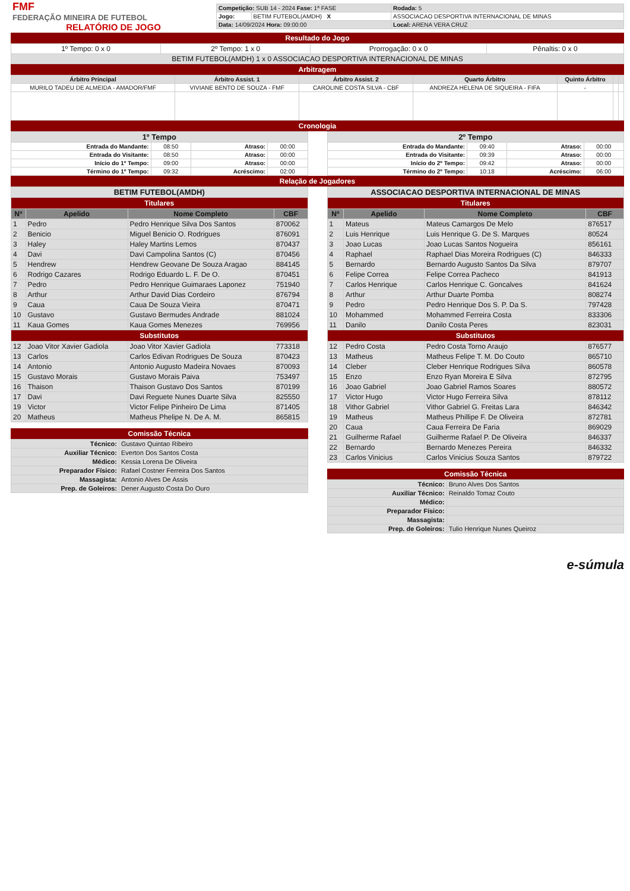| FMF FEDERAÇÃO MINEIRA DE FUTEBOL RELATÓRIO DE JOGO | / Competição: SUB 14 - 2024 Fase: 1ª FASE / / Rodada: 5 / / Jogo: / BETIM FUTEBOL(AMDH) X / ASSOCIACAO DESPORTIVA INTERNACIONAL DE MINAS / / Data: 14/09/2024 Hora: 09:00:00 / / Local: ARENA VERA CRUZ / |
Resultado do Jogo
| 1º Tempo: 0 x 0 | 2º Tempo: 1 x 0 | Prorrogação: 0 x 0 | Pênaltis: 0 x 0 |
| BETIM FUTEBOL(AMDH) 1 x 0 ASSOCIACAO DESPORTIVA INTERNACIONAL DE MINAS | | | |
Arbitragem
| Árbitro Principal | Árbitro Assist. 1 | Árbitro Assist. 2 | Quarto Árbitro | Quinto Árbitro | | |
| --- | --- | --- | --- | --- | --- | --- |
| MURILO TADEU DE ALMEIDA - AMADOR/FMF | VIVIANE BENTO DE SOUZA - FMF | CAROLINE COSTA SILVA - CBF | ANDREZA HELENA DE SIQUEIRA - FIFA | - | | |
Cronologia
| 1º Tempo | | | |
| --- | --- | --- | --- |
| Entrada do Mandante: | 08:50 | Atraso: | 00:00 |
| Entrada do Visitante: | 08:50 | Atraso: | 00:00 |
| Início do 1º Tempo: | 09:00 | Atraso: | 00:00 |
| Término do 1º Tempo: | 09:32 | Acréscimo: | 02:00 |
| 2º Tempo | | | |
| --- | --- | --- | --- |
| Entrada do Mandante: | 09:40 | Atraso: | 00:00 |
| Entrada do Visitante: | 09:39 | Atraso: | 00:00 |
| Início do 2º Tempo: | 09:42 | Atraso: | 00:00 |
| Término do 2º Tempo: | 10:18 | Acréscimo: | 06:00 |
Relação de Jogadores
| BETIM FUTEBOL(AMDH) | | | |
| --- | --- | --- | --- |
| Titulares | | | |
| Nº | Apelido | Nome Completo | CBF |
| 1 | Pedro | Pedro Henrique Silva Dos Santos | 870062 |
| 2 | Benicio | Miguel Benicio O. Rodrigues | 876091 |
| 3 | Haley | Haley Martins Lemos | 870437 |
| 4 | Davi | Davi Campolina Santos (C) | 870456 |
| 5 | Hendrew | Hendrew Geovane De Souza Aragao | 884145 |
| 6 | Rodrigo Cazares | Rodrigo Eduardo L. F. De O. | 870451 |
| 7 | Pedro | Pedro Henrique Guimaraes Laponez | 751940 |
| 8 | Arthur | Arthur David Dias Cordeiro | 876794 |
| 9 | Caua | Caua De Souza Vieira | 870471 |
| 10 | Gustavo | Gustavo Bermudes Andrade | 881024 |
| 11 | Kaua Gomes | Kaua Gomes Menezes | 769956 |
| Substitutos | | | |
| 12 | Joao Vitor Xavier Gadiola | Joao Vitor Xavier Gadiola | 773318 |
| 13 | Carlos | Carlos Edivan Rodrigues De Souza | 870423 |
| 14 | Antonio | Antonio Augusto Madeira Novaes | 870093 |
| 15 | Gustavo Morais | Gustavo Morais Paiva | 753497 |
| 16 | Thaison | Thaison Gustavo Dos Santos | 870199 |
| 17 | Davi | Davi Reguete Nunes Duarte Silva | 825550 |
| 19 | Victor | Victor Felipe Pinheiro De Lima | 871405 |
| 20 | Matheus | Matheus Phelipe N. De A. M. | 865815 |
Comissão Técnica
| Técnico: | Gustavo Quintao Ribeiro |
| Auxiliar Técnico: | Everton Dos Santos Costa |
| Médico: | Kessia Lorena De Oliveira |
| Preparador Físico: | Rafael Costner Ferreira Dos Santos |
| Massagista: | Antonio Alves De Assis |
| Prep. de Goleiros: | Dener Augusto Costa Do Ouro |
| ASSOCIACAO DESPORTIVA INTERNACIONAL DE MINAS | | | |
| --- | --- | --- | --- |
| Titulares | | | |
| Nº | Apelido | Nome Completo | CBF |
| 1 | Mateus | Mateus Camargos De Melo | 876517 |
| 2 | Luis Henrique | Luis Henrique G. De S. Marques | 80524 |
| 3 | Joao Lucas | Joao Lucas Santos Nogueira | 856161 |
| 4 | Raphael | Raphael Dias Moreira Rodrigues (C) | 846333 |
| 5 | Bernardo | Bernardo Augusto Santos Da Silva | 879707 |
| 6 | Felipe Correa | Felipe Correa Pacheco | 841913 |
| 7 | Carlos Henrique | Carlos Henrique C. Goncalves | 841624 |
| 8 | Arthur | Arthur Duarte Pomba | 808274 |
| 9 | Pedro | Pedro Henrique Dos S. P. Da S. | 797428 |
| 10 | Mohammed | Mohammed Ferreira Costa | 833306 |
| 11 | Danilo | Danilo Costa Peres | 823031 |
| Substitutos | | | |
| 12 | Pedro Costa | Pedro Costa Torno Araujo | 876577 |
| 13 | Matheus | Matheus Felipe T. M. Do Couto | 865710 |
| 14 | Cleber | Cleber Henrique Rodrigues Silva | 860578 |
| 15 | Enzo | Enzo Ryan Moreira E Silva | 872795 |
| 16 | Joao Gabriel | Joao Gabriel Ramos Soares | 880572 |
| 17 | Victor Hugo | Victor Hugo Ferreira Silva | 878112 |
| 18 | Vithor Gabriel | Vithor Gabriel G. Freitas Lara | 846342 |
| 19 | Matheus | Matheus Phillipe F. De Oliveira | 872781 |
| 20 | Caua | Caua Ferreira De Faria | 869029 |
| 21 | Guilherme Rafael | Guilherme Rafael P. De Oliveira | 846337 |
| 22 | Bernardo | Bernardo Menezes Pereira | 846332 |
| 23 | Carlos Vinicius | Carlos Vinicius Souza Santos | 879722 |
Comissão Técnica
| Técnico: | Bruno Alves Dos Santos |
| Auxiliar Técnico: | Reinaldo Tomaz Couto |
| Médico: | |
| Preparador Físico: | |
| Massagista: | |
| Prep. de Goleiros: | Tulio Henrique Nunes Queiroz |
e-súmula